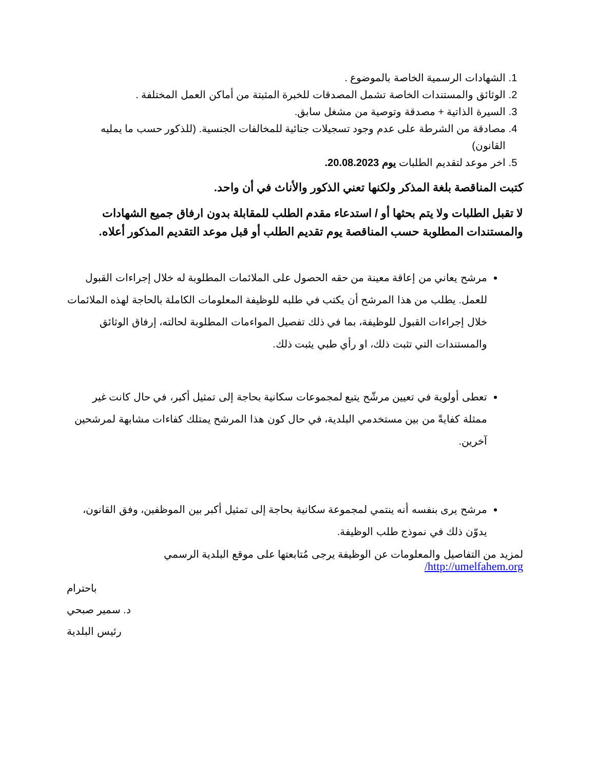1. الشهادات الرسمية الخاصة بالموضوع .
2. الوثائق والمستندات الخاصة تشمل المصدقات للخبرة المثبتة من أماكن العمل المختلفة .
3. السيرة الذاتية + مصدقة وتوصية من مشغل سابق.
4. مصادقة من الشرطة على عدم وجود تسجيلات جنائية للمخالفات الجنسية. (للذكور حسب ما يمليه القانون)
5. اخر موعد لتقديم الطلبات يوم 20.08.2023.
كتبت المناقصة بلغة المذكر ولكنها تعني الذكور والأناث في أن واحد.
لا تقبل الطلبات ولا يتم بحثها أو / استدعاء مقدم الطلب للمقابلة بدون ارفاق جميع الشهادات والمستندات المطلوبة حسب المناقصة يوم تقديم الطلب أو قبل موعد التقديم المذكور أعلاه.
مرشح يعاني من إعاقة معينة من حقه الحصول على الملائمات المطلوبة له خلال إجراءات القبول للعمل. يطلب من هذا المرشح أن يكتب في طلبه للوظيفة المعلومات الكاملة بالحاجة لهذه الملائمات خلال إجراءات القبول للوظيفة، بما في ذلك تفصيل المواءمات المطلوبة لحالته، إرفاق الوثائق والمستندات التي تثبت ذلك، او رأي طبي يثبت ذلك.
تعطى أولوية في تعيين مرشّح يتبع لمجموعات سكانية بحاجة إلى تمثيل أكبر، في حال كانت غير ممثلة كفايةً من بين مستخدمي البلدية، في حال كون هذا المرشح يمتلك كفاءات مشابهة لمرشحين آخرين.
مرشح يرى بنفسه أنه ينتمي لمجموعة سكانية بحاجة إلى تمثيل أكبر بين الموظفين، وفق القانون، يدوّن ذلك في نموذج طلب الوظيفة.
لمزيد من التفاصيل والمعلومات عن الوظيفة يرجى مُتابعتها على موقع البلدية الرسمي http://umelfahem.org/
باحترام
د. سمير صبحي
رئيس البلدية